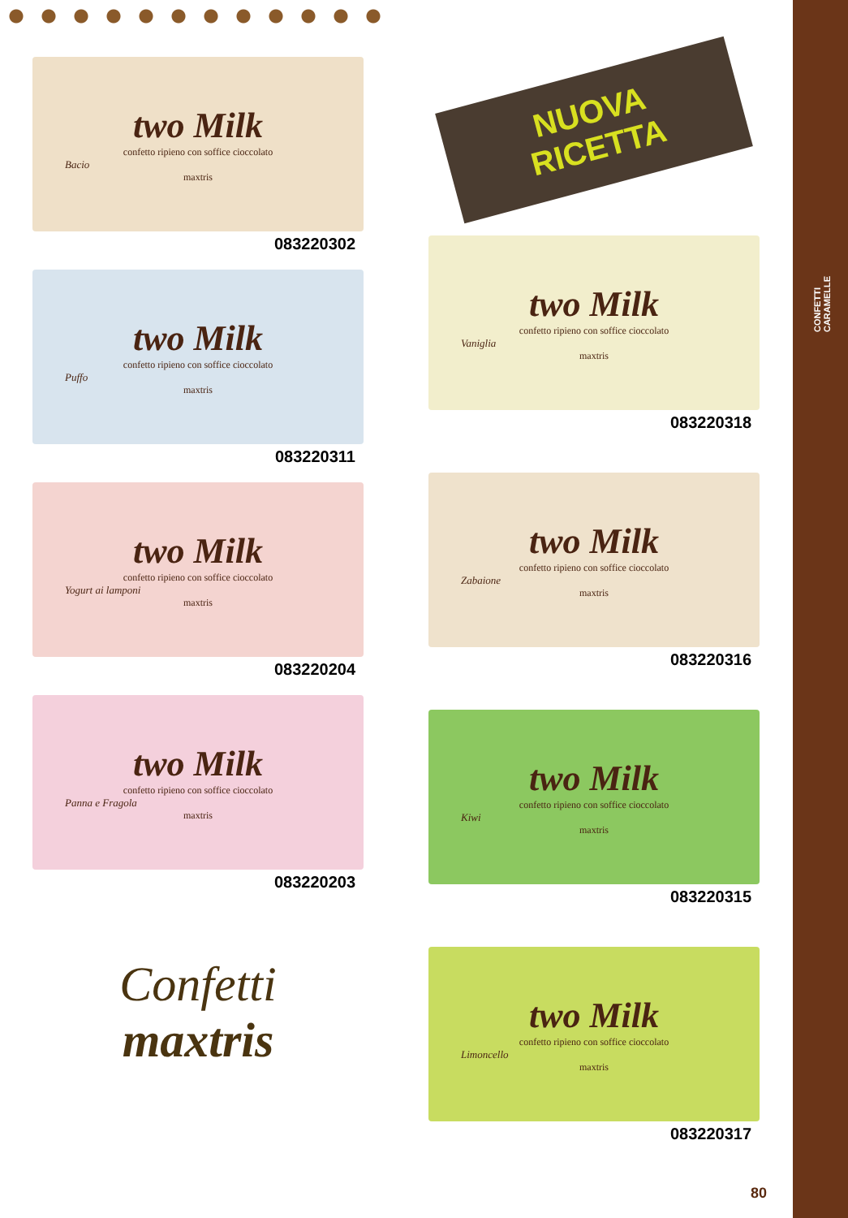CONFETTI
CARAMELLE
two Milk
confetto ripieno con soffice cioccolato
Bacio
maxtris
083220302
two Milk
confetto ripieno con soffice cioccolato
Puffo
maxtris
083220311
two Milk
confetto ripieno con soffice cioccolato
Yogurt ai lamponi
maxtris
083220204
two Milk
confetto ripieno con soffice cioccolato
Panna e Fragola
maxtris
083220203
Confetti
maxtris
NUOVA
RICETTA
two Milk
confetto ripieno con soffice cioccolato
Vaniglia
maxtris
083220318
two Milk
confetto ripieno con soffice cioccolato
Zabaione
maxtris
083220316
two Milk
confetto ripieno con soffice cioccolato
Kiwi
maxtris
083220315
two Milk
confetto ripieno con soffice cioccolato
Limoncello
maxtris
083220317
80